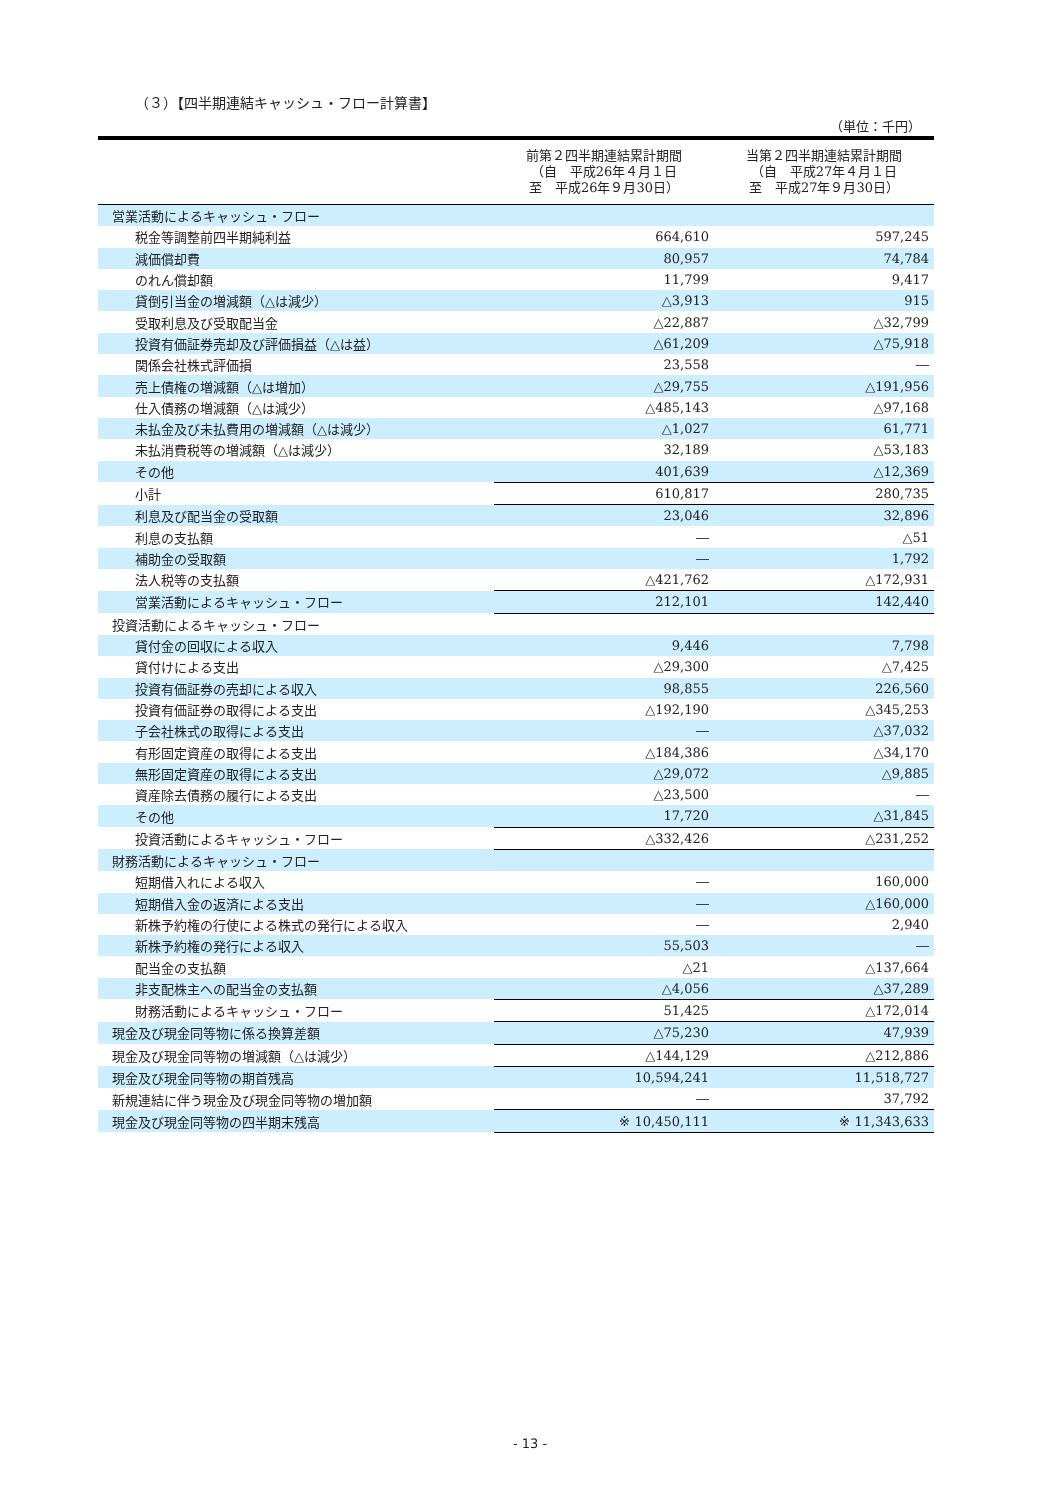（３）【四半期連結キャッシュ・フロー計算書】
（単位：千円）
| | 前第２四半期連結累計期間 （自 平成26年４月１日 至 平成26年９月30日） | 当第２四半期連結累計期間 （自 平成27年４月１日 至 平成27年９月30日） |
| --- | --- | --- |
| 営業活動によるキャッシュ・フロー | | |
| 税金等調整前四半期純利益 | 664,610 | 597,245 |
| 減価償却費 | 80,957 | 74,784 |
| のれん償却額 | 11,799 | 9,417 |
| 貸倒引当金の増減額（△は減少） | △3,913 | 915 |
| 受取利息及び受取配当金 | △22,887 | △32,799 |
| 投資有価証券売却及び評価損益（△は益） | △61,209 | △75,918 |
| 関係会社株式評価損 | 23,558 | ― |
| 売上債権の増減額（△は増加） | △29,755 | △191,956 |
| 仕入債務の増減額（△は減少） | △485,143 | △97,168 |
| 未払金及び未払費用の増減額（△は減少） | △1,027 | 61,771 |
| 未払消費税等の増減額（△は減少） | 32,189 | △53,183 |
| その他 | 401,639 | △12,369 |
| 小計 | 610,817 | 280,735 |
| 利息及び配当金の受取額 | 23,046 | 32,896 |
| 利息の支払額 | ― | △51 |
| 補助金の受取額 | ― | 1,792 |
| 法人税等の支払額 | △421,762 | △172,931 |
| 営業活動によるキャッシュ・フロー | 212,101 | 142,440 |
| 投資活動によるキャッシュ・フロー | | |
| 貸付金の回収による収入 | 9,446 | 7,798 |
| 貸付けによる支出 | △29,300 | △7,425 |
| 投資有価証券の売却による収入 | 98,855 | 226,560 |
| 投資有価証券の取得による支出 | △192,190 | △345,253 |
| 子会社株式の取得による支出 | ― | △37,032 |
| 有形固定資産の取得による支出 | △184,386 | △34,170 |
| 無形固定資産の取得による支出 | △29,072 | △9,885 |
| 資産除去債務の履行による支出 | △23,500 | ― |
| その他 | 17,720 | △31,845 |
| 投資活動によるキャッシュ・フロー | △332,426 | △231,252 |
| 財務活動によるキャッシュ・フロー | | |
| 短期借入れによる収入 | ― | 160,000 |
| 短期借入金の返済による支出 | ― | △160,000 |
| 新株予約権の行使による株式の発行による収入 | ― | 2,940 |
| 新株予約権の発行による収入 | 55,503 | ― |
| 配当金の支払額 | △21 | △137,664 |
| 非支配株主への配当金の支払額 | △4,056 | △37,289 |
| 財務活動によるキャッシュ・フロー | 51,425 | △172,014 |
| 現金及び現金同等物に係る換算差額 | △75,230 | 47,939 |
| 現金及び現金同等物の増減額（△は減少） | △144,129 | △212,886 |
| 現金及び現金同等物の期首残高 | 10,594,241 | 11,518,727 |
| 新規連結に伴う現金及び現金同等物の増加額 | ― | 37,792 |
| 現金及び現金同等物の四半期末残高 | ※ 10,450,111 | ※ 11,343,633 |
- 13 -